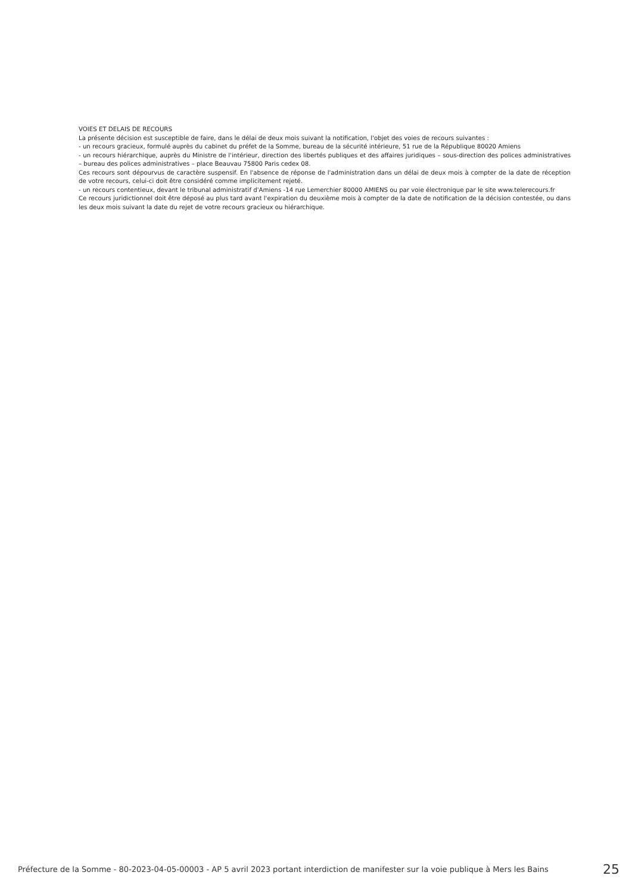VOIES ET DELAIS DE RECOURS
La présente décision est susceptible de faire, dans le délai de deux mois suivant la notification, l'objet des voies de recours suivantes :
- un recours gracieux, formulé auprès du cabinet du préfet de la Somme, bureau de la sécurité intérieure, 51 rue de la République 80020 Amiens
- un recours hiérarchique, auprès du Ministre de l'intérieur, direction des libertés publiques et des affaires juridiques – sous-direction des polices administratives – bureau des polices administratives – place Beauvau 75800 Paris cedex 08.
Ces recours sont dépourvus de caractère suspensif. En l'absence de réponse de l'administration dans un délai de deux mois à compter de la date de réception de votre recours, celui-ci doit être considéré comme implicitement rejeté.
- un recours contentieux, devant le tribunal administratif d'Amiens -14 rue Lemerchier 80000 AMIENS ou par voie électronique par le site www.telerecours.fr
Ce recours juridictionnel doit être déposé au plus tard avant l'expiration du deuxième mois à compter de la date de notification de la décision contestée, ou dans les deux mois suivant la date du rejet de votre recours gracieux ou hiérarchique.
Préfecture de la Somme - 80-2023-04-05-00003 - AP 5 avril 2023 portant interdiction de manifester sur la voie publique à Mers les Bains 25